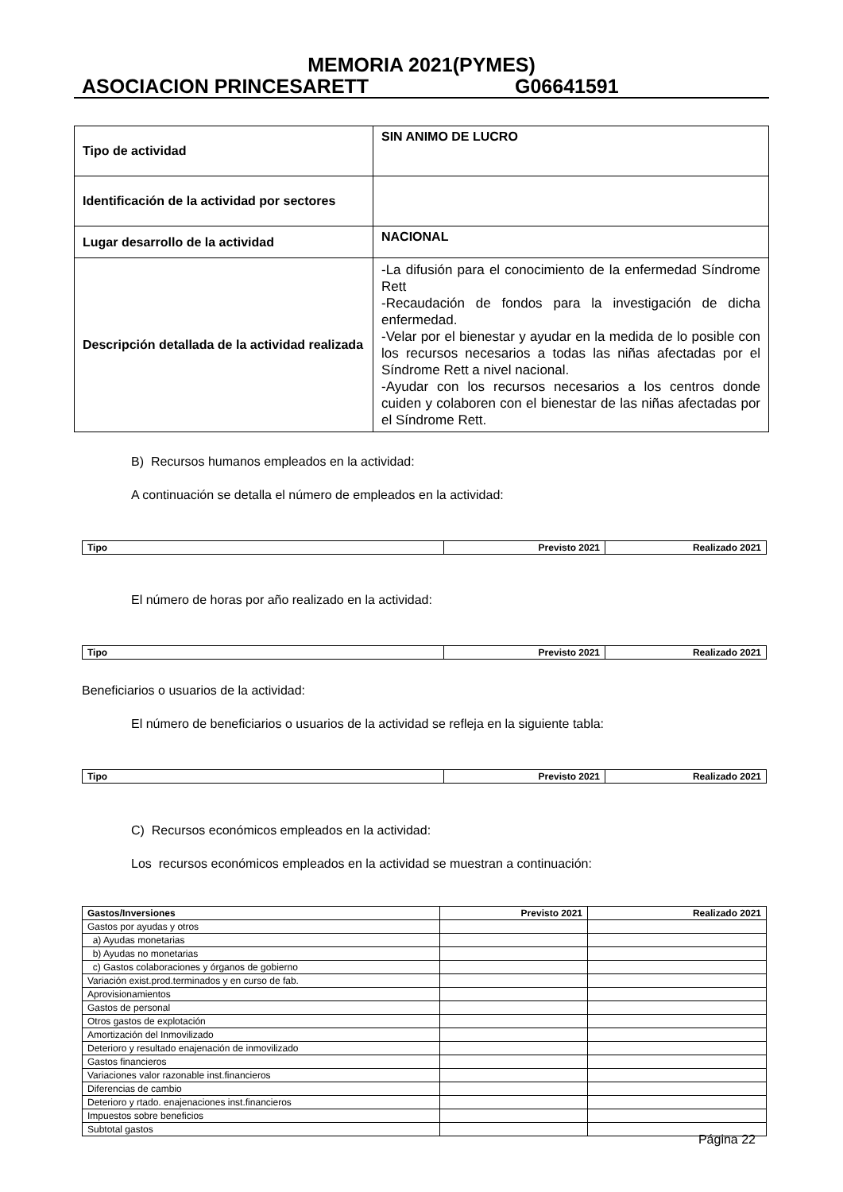MEMORIA 2021(PYMES)
ASOCIACION PRINCESARETT G06641591
| Tipo de actividad | SIN ANIMO DE LUCRO |
| Identificación de la actividad por sectores | |
| Lugar desarrollo de la actividad | NACIONAL |
| Descripción detallada de la actividad realizada | -La difusión para el conocimiento de la enfermedad Síndrome Rett -Recaudación de fondos para la investigación de dicha enfermedad. -Velar por el bienestar y ayudar en la medida de lo posible con los recursos necesarios a todas las niñas afectadas por el Síndrome Rett a nivel nacional. -Ayudar con los recursos necesarios a los centros donde cuiden y colaboren con el bienestar de las niñas afectadas por el Síndrome Rett. |
B) Recursos humanos empleados en la actividad:
A continuación se detalla el número de empleados en la actividad:
| Tipo | Previsto 2021 | Realizado 2021 |
| --- | --- | --- |
El número de horas por año realizado en la actividad:
| Tipo | Previsto 2021 | Realizado 2021 |
| --- | --- | --- |
Beneficiarios o usuarios de la actividad:
El número de beneficiarios o usuarios de la actividad se refleja en la siguiente tabla:
| Tipo | Previsto 2021 | Realizado 2021 |
| --- | --- | --- |
C) Recursos económicos empleados en la actividad:
Los recursos económicos empleados en la actividad se muestran a continuación:
| Gastos/Inversiones | Previsto 2021 | Realizado 2021 |
| --- | --- | --- |
| Gastos por ayudas y otros | | |
| a) Ayudas monetarias | | |
| b) Ayudas no monetarias | | |
| c) Gastos colaboraciones y órganos de gobierno | | |
| Variación exist.prod.terminados y en curso de fab. | | |
| Aprovisionamientos | | |
| Gastos de personal | | |
| Otros gastos de explotación | | |
| Amortización del Inmovilizado | | |
| Deterioro y resultado enajenación de inmovilizado | | |
| Gastos financieros | | |
| Variaciones valor razonable inst.financieros | | |
| Diferencias de cambio | | |
| Deterioro y rtado. enajenaciones inst.financieros | | |
| Impuestos sobre beneficios | | |
| Subtotal gastos | | |
Página 22